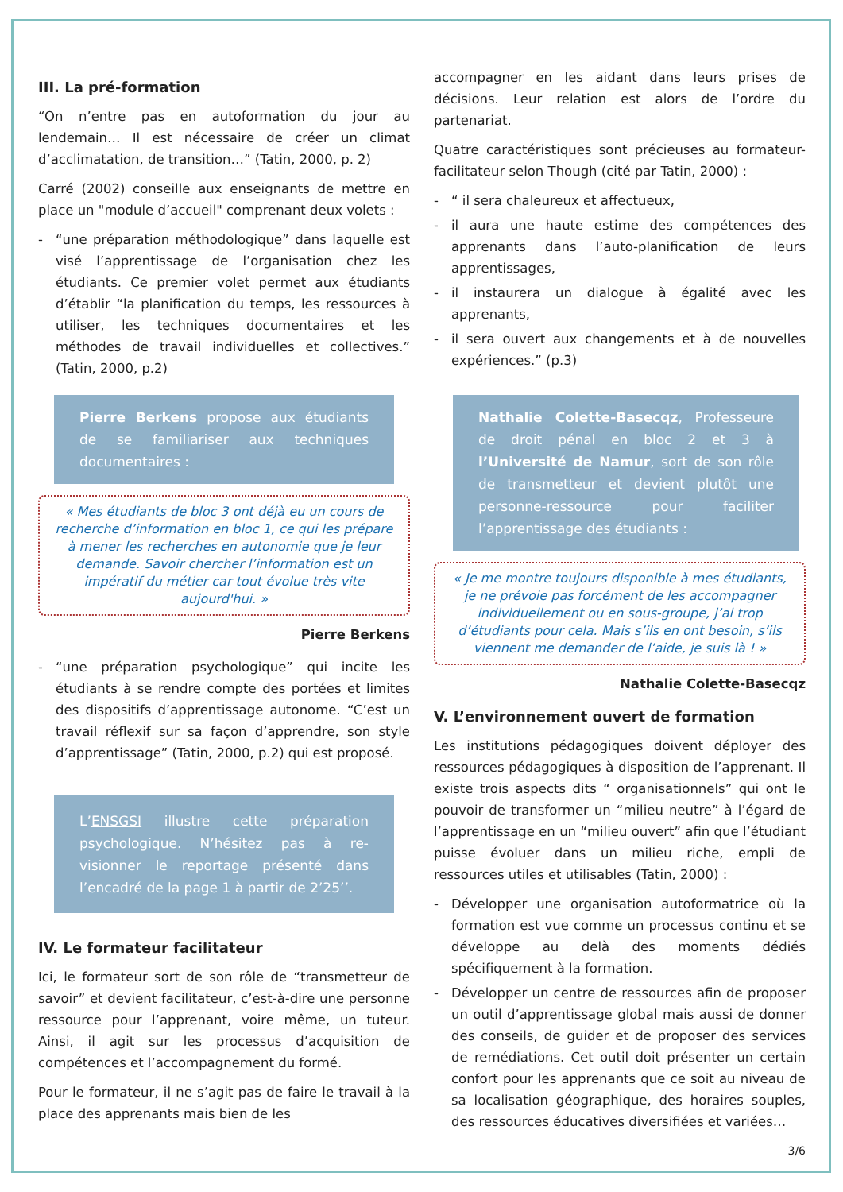III. La pré-formation
“On n’entre pas en autoformation du jour au lendemain… Il est nécessaire de créer un climat d’acclimatation, de transition…” (Tatin, 2000, p. 2)
Carré (2002) conseille aux enseignants de mettre en place un "module d’accueil" comprenant deux volets :
- “une préparation méthodologique” dans laquelle est visé l’apprentissage de l’organisation chez les étudiants. Ce premier volet permet aux étudiants d’établir “la planification du temps, les ressources à utiliser, les techniques documentaires et les méthodes de travail individuelles et collectives.” (Tatin, 2000, p.2)
Pierre Berkens propose aux étudiants de se familiariser aux techniques documentaires :
« Mes étudiants de bloc 3 ont déjà eu un cours de recherche d’information en bloc 1, ce qui les prépare à mener les recherches en autonomie que je leur demande. Savoir chercher l’information est un impératif du métier car tout évolue très vite aujourd'hui. »
Pierre Berkens
- “une préparation psychologique” qui incite les étudiants à se rendre compte des portées et limites des dispositifs d’apprentissage autonome. “C’est un travail réflexif sur sa façon d’apprendre, son style d’apprentissage” (Tatin, 2000, p.2) qui est proposé.
L’ENSGSI illustre cette préparation psychologique. N’hésitez pas à re-visionner le reportage présenté dans l’encadré de la page 1 à partir de 2’25’’.
IV. Le formateur facilitateur
Ici, le formateur sort de son rôle de “transmetteur de savoir” et devient facilitateur, c’est-à-dire une personne ressource pour l’apprenant, voire même, un tuteur. Ainsi, il agit sur les processus d’acquisition de compétences et l’accompagnement du formé.
Pour le formateur, il ne s’agit pas de faire le travail à la place des apprenants mais bien de les
accompagner en les aidant dans leurs prises de décisions. Leur relation est alors de l’ordre du partenariat.
Quatre caractéristiques sont précieuses au formateur-facilitateur selon Though (cité par Tatin, 2000) :
- “ il sera chaleureux et affectueux,
- il aura une haute estime des compétences des apprenants dans l’auto-planification de leurs apprentissages,
- il instaurera un dialogue à égalité avec les apprenants,
- il sera ouvert aux changements et à de nouvelles expériences.” (p.3)
Nathalie Colette-Basecqz, Professeure de droit pénal en bloc 2 et 3 à l’Université de Namur, sort de son rôle de transmetteur et devient plutôt une personne-ressource pour faciliter l’apprentissage des étudiants :
« Je me montre toujours disponible à mes étudiants, je ne prévoie pas forcément de les accompagner individuellement ou en sous-groupe, j’ai trop d’étudiants pour cela. Mais s’ils en ont besoin, s’ils viennent me demander de l’aide, je suis là ! »
Nathalie Colette-Basecqz
V. L’environnement ouvert de formation
Les institutions pédagogiques doivent déployer des ressources pédagogiques à disposition de l’apprenant. Il existe trois aspects dits “ organisationnels” qui ont le pouvoir de transformer un “milieu neutre” à l’égard de l’apprentissage en un “milieu ouvert” afin que l’étudiant puisse évoluer dans un milieu riche, empli de ressources utiles et utilisables (Tatin, 2000) :
- Développer une organisation autoformatrice où la formation est vue comme un processus continu et se développe au delà des moments dédiés spécifiquement à la formation.
- Développer un centre de ressources afin de proposer un outil d’apprentissage global mais aussi de donner des conseils, de guider et de proposer des services de remédiations. Cet outil doit présenter un certain confort pour les apprenants que ce soit au niveau de sa localisation géographique, des horaires souples, des ressources éducatives diversifiées et variées…
3/6